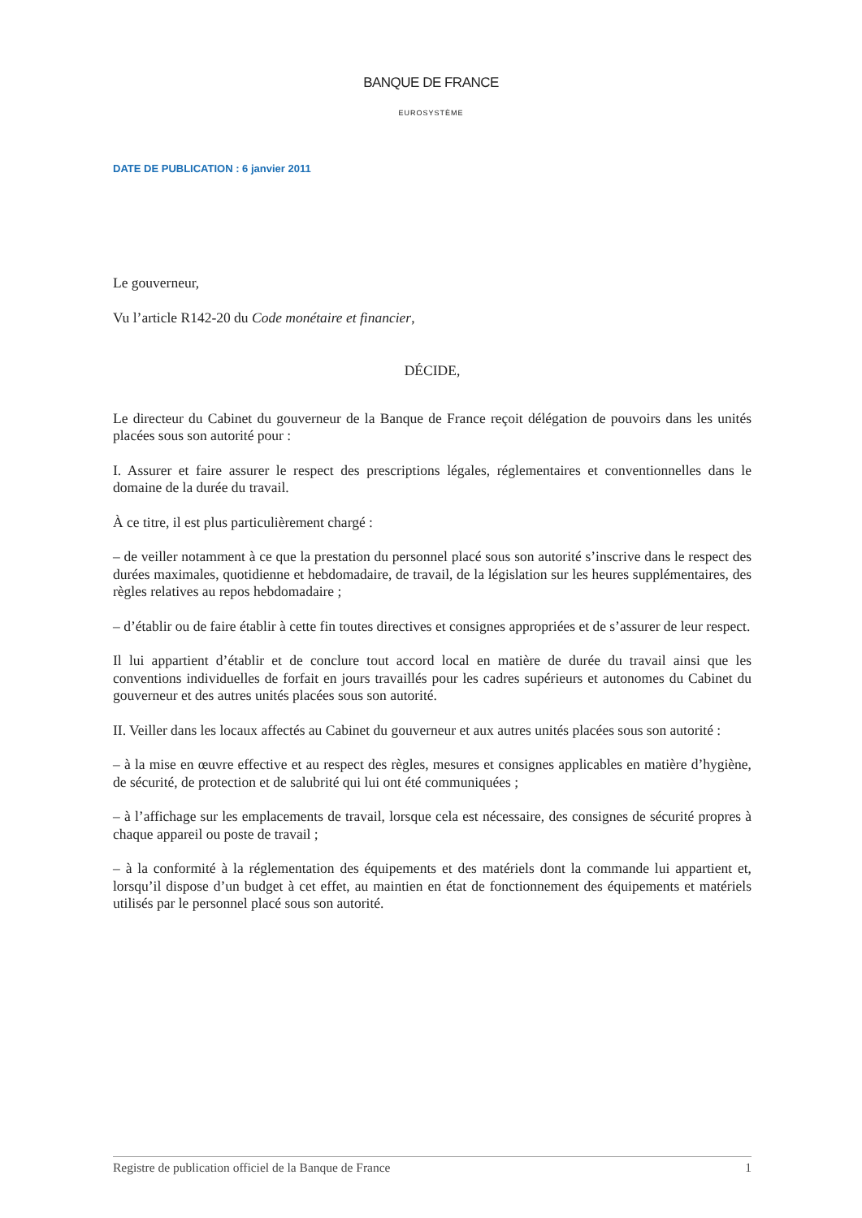BANQUE DE FRANCE
EUROSYSTÈME
DATE DE PUBLICATION : 6 janvier 2011
Le gouverneur,
Vu l’article R142-20 du Code monétaire et financier,
DÉCIDE,
Le directeur du Cabinet du gouverneur de la Banque de France reçoit délégation de pouvoirs dans les unités placées sous son autorité pour :
I. Assurer et faire assurer le respect des prescriptions légales, réglementaires et conventionnelles dans le domaine de la durée du travail.
À ce titre, il est plus particulièrement chargé :
– de veiller notamment à ce que la prestation du personnel placé sous son autorité s’inscrive dans le respect des durées maximales, quotidienne et hebdomadaire, de travail, de la législation sur les heures supplémentaires, des règles relatives au repos hebdomadaire ;
– d’établir ou de faire établir à cette fin toutes directives et consignes appropriées et de s’assurer de leur respect.
Il lui appartient d’établir et de conclure tout accord local en matière de durée du travail ainsi que les conventions individuelles de forfait en jours travaillés pour les cadres supérieurs et autonomes du Cabinet du gouverneur et des autres unités placées sous son autorité.
II. Veiller dans les locaux affectés au Cabinet du gouverneur et aux autres unités placées sous son autorité :
– à la mise en œuvre effective et au respect des règles, mesures et consignes applicables en matière d’hygiène, de sécurité, de protection et de salubrité qui lui ont été communiquées ;
– à l’affichage sur les emplacements de travail, lorsque cela est nécessaire, des consignes de sécurité propres à chaque appareil ou poste de travail ;
– à la conformité à la réglementation des équipements et des matériels dont la commande lui appartient et, lorsqu’il dispose d’un budget à cet effet, au maintien en état de fonctionnement des équipements et matériels utilisés par le personnel placé sous son autorité.
Registre de publication officiel de la Banque de France 1